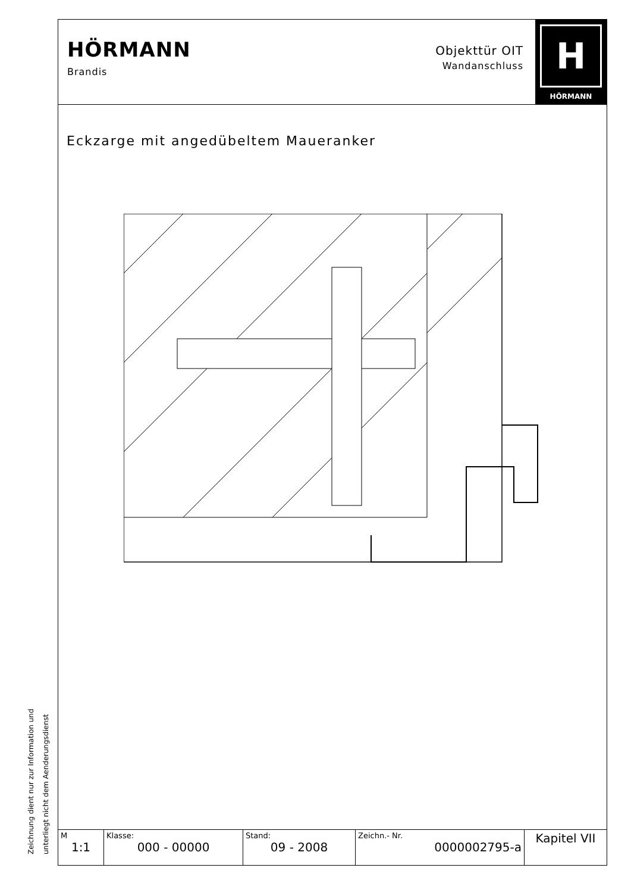HÖRMANN
Brandis
Objekttür OIT
Wandanschluss
H
HÖRMANN
Eckzarge mit angedübeltem Maueranker
| M 1:1 | Klasse: 000 - 00000 | Stand: 09 - 2008 | Zeichn.- Nr. 0000002795-a | Kapitel VII |
Zeichnung dient nur zur Information und
unterliegt nicht dem Aenderungsdienst